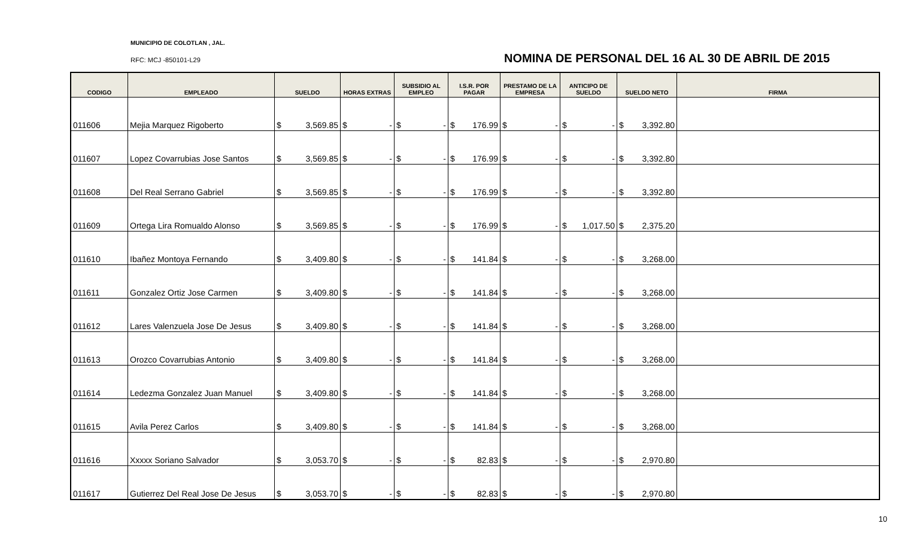MUNICIPIO DE COLOTLAN , JAL.
RFC: MCJ -850101-L29
NOMINA DE PERSONAL DEL 16 AL 30 DE ABRIL DE 2015
| CODIGO | EMPLEADO | SUELDO | HORAS EXTRAS | SUBSIDIO AL EMPLEO | I.S.R. POR PAGAR | PRESTAMO DE LA EMPRESA | ANTICIPO DE SUELDO | SUELDO NETO | FIRMA |
| --- | --- | --- | --- | --- | --- | --- | --- | --- | --- |
| 011606 | Mejia Marquez Rigoberto | $ 3,569.85 | $ - | $ - | $ 176.99 | $ - | $ - | $ 3,392.80 | |
| 011607 | Lopez Covarrubias Jose Santos | $ 3,569.85 | $ - | $ - | $ 176.99 | $ - | $ - | $ 3,392.80 | |
| 011608 | Del Real Serrano Gabriel | $ 3,569.85 | $ - | $ - | $ 176.99 | $ - | $ - | $ 3,392.80 | |
| 011609 | Ortega Lira Romualdo Alonso | $ 3,569.85 | $ - | $ - | $ 176.99 | $ - | $ 1,017.50 | $ 2,375.20 | |
| 011610 | Ibañez Montoya Fernando | $ 3,409.80 | $ - | $ - | $ 141.84 | $ - | $ - | $ 3,268.00 | |
| 011611 | Gonzalez Ortiz Jose Carmen | $ 3,409.80 | $ - | $ - | $ 141.84 | $ - | $ - | $ 3,268.00 | |
| 011612 | Lares Valenzuela Jose De Jesus | $ 3,409.80 | $ - | $ - | $ 141.84 | $ - | $ - | $ 3,268.00 | |
| 011613 | Orozco Covarrubias Antonio | $ 3,409.80 | $ - | $ - | $ 141.84 | $ - | $ - | $ 3,268.00 | |
| 011614 | Ledezma Gonzalez Juan Manuel | $ 3,409.80 | $ - | $ - | $ 141.84 | $ - | $ - | $ 3,268.00 | |
| 011615 | Avila Perez Carlos | $ 3,409.80 | $ - | $ - | $ 141.84 | $ - | $ - | $ 3,268.00 | |
| 011616 | Xxxxx Soriano Salvador | $ 3,053.70 | $ - | $ - | $ 82.83 | $ - | $ - | $ 2,970.80 | |
| 011617 | Gutierrez Del Real Jose De Jesus | $ 3,053.70 | $ - | $ - | $ 82.83 | $ - | $ - | $ 2,970.80 | |
10